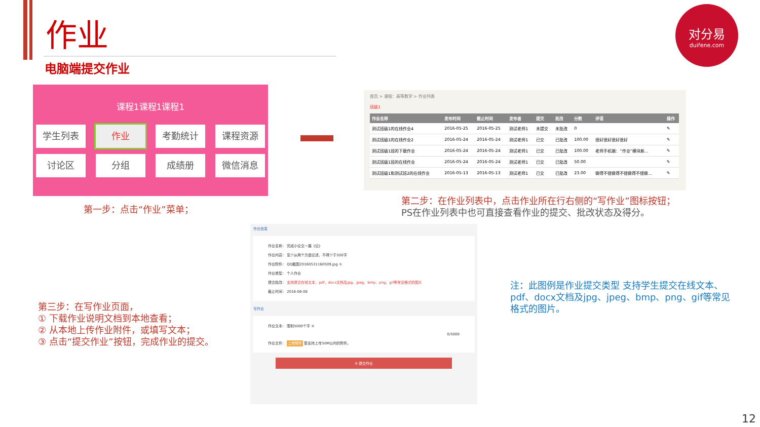作业
电脑端提交作业
对分易
duifene.com
课程1课程1课程1
学生列表
作业
考勤统计
课程资源
讨论区
分组
成绩册
微信消息
第一步：点击“作业”菜单；
首页 > 课程：高等数学 > 作业列表
班级1
| 作业名称 | 发布时间 | 截止时间 | 发布者 | 提交 | 批改 | 分数 | 评语 | 操作 |
| --- | --- | --- | --- | --- | --- | --- | --- | --- |
| 测试班级1的在线作业4 | 2016-05-25 | 2016-05-25 | 测试老师1 | 未提交 | 未批改 | 0 | | ✎ |
| 测试班级1的在线作业2 | 2016-05-24 | 2016-05-24 | 测试老师1 | 已交 | 已批改 | 100.00 | 很好很好很好很好 | ✎ |
| 测试班级1班的下载作业 | 2016-05-24 | 2016-05-24 | 测试老师1 | 已交 | 已批改 | 100.00 | 老师手机端：“作业”模块新... | ✎ |
| 测试班级1班的在线作业 | 2016-05-24 | 2016-05-24 | 测试老师1 | 已交 | 已批改 | 50.00 | | ✎ |
| 测试班级1和测试班2的在线作业 | 2016-05-13 | 2016-05-13 | 测试老师1 | 已交 | 已批改 | 23.00 | 做得不错做得不错做得不错做... | ✎ |
第二步：在作业列表中，点击作业所在行右侧的“写作业”图标按钮；
PS在作业列表中也可直接查看作业的提交、批改状态及得分。
作业信息
作业名称： 完成小论文一篇《论》
作业内容： 至少从两个方面论述，不得少于500字
作业附件： QQ截图20160531160509.jpg ①
作业类型： 个人作业
提交批改： 支持提交在线文本、pdf、docx文档及jpg、jpeg、bmp、png、gif等常见格式的图片
截止时间： 2016-06-08
写作业
作业文本： 限制5000个字 ②
0/5000
作业文件： 上传附件 暂支持上传50M以内的附件。
③ 提交作业
第三步：在写作业页面，
① 下载作业说明文档到本地查看；
② 从本地上传作业附件，或填写文本；
③ 点击“提交作业”按钮，完成作业的提交。
注：此图例是作业提交类型 支持学生提交在线文本、pdf、docx文档及jpg、jpeg、bmp、png、gif等常见格式的图片。
12